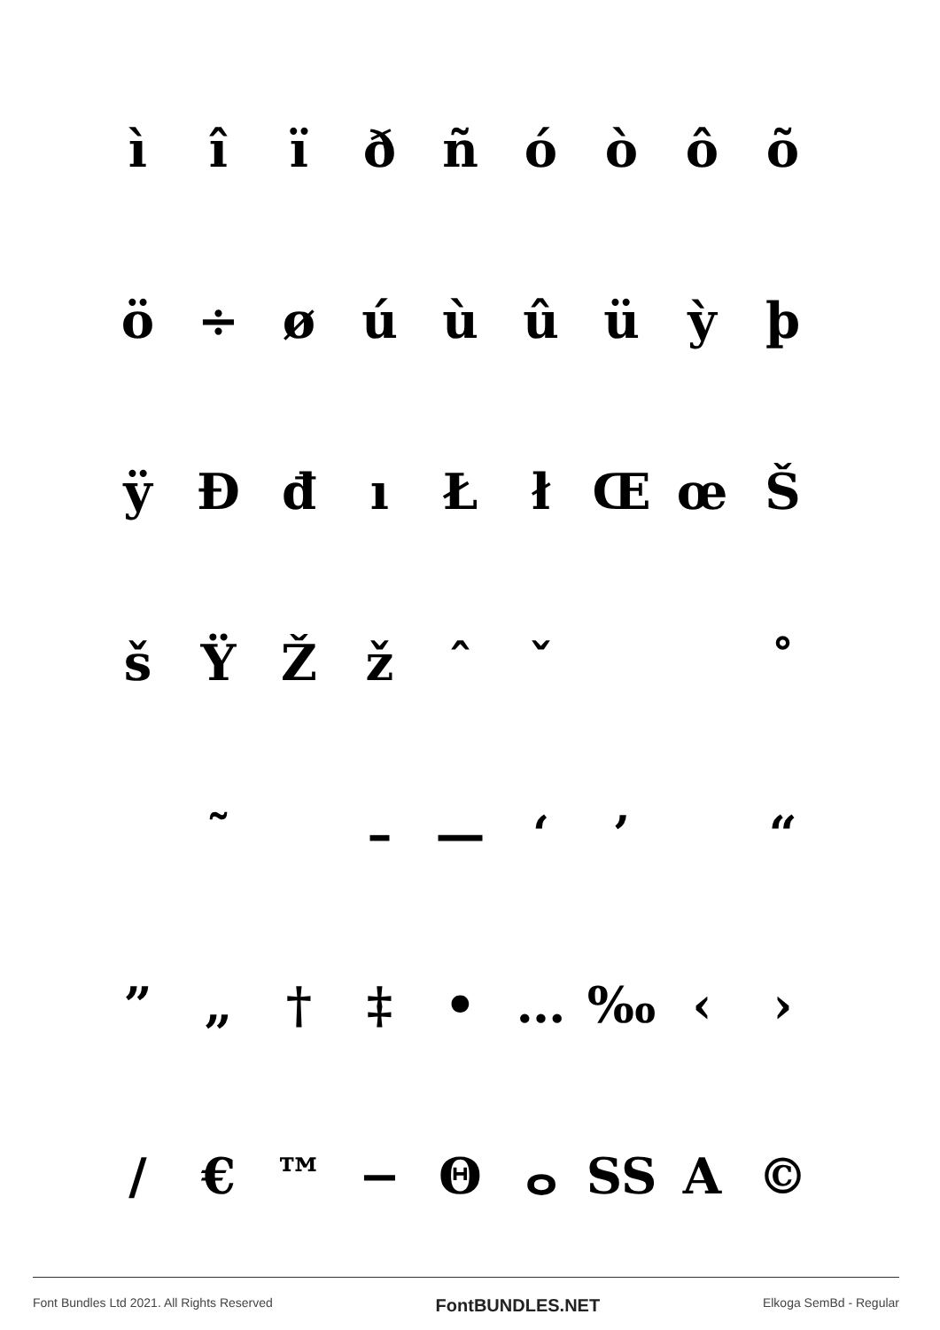ìîïðñóòôõ
ö ÷ øúùûüỳþ
ÿĐđıŁłŒœŠ
šŸŽžˆˇ ˚
˜ – — ‘’ “
” „ † ‡ • … ‰ ‹ ›
/ € ™ − Θⴰ SS A ©
Font Bundles Ltd 2021. All Rights Reserved FontBUNDLES.NET Elkoga SemBd - Regular